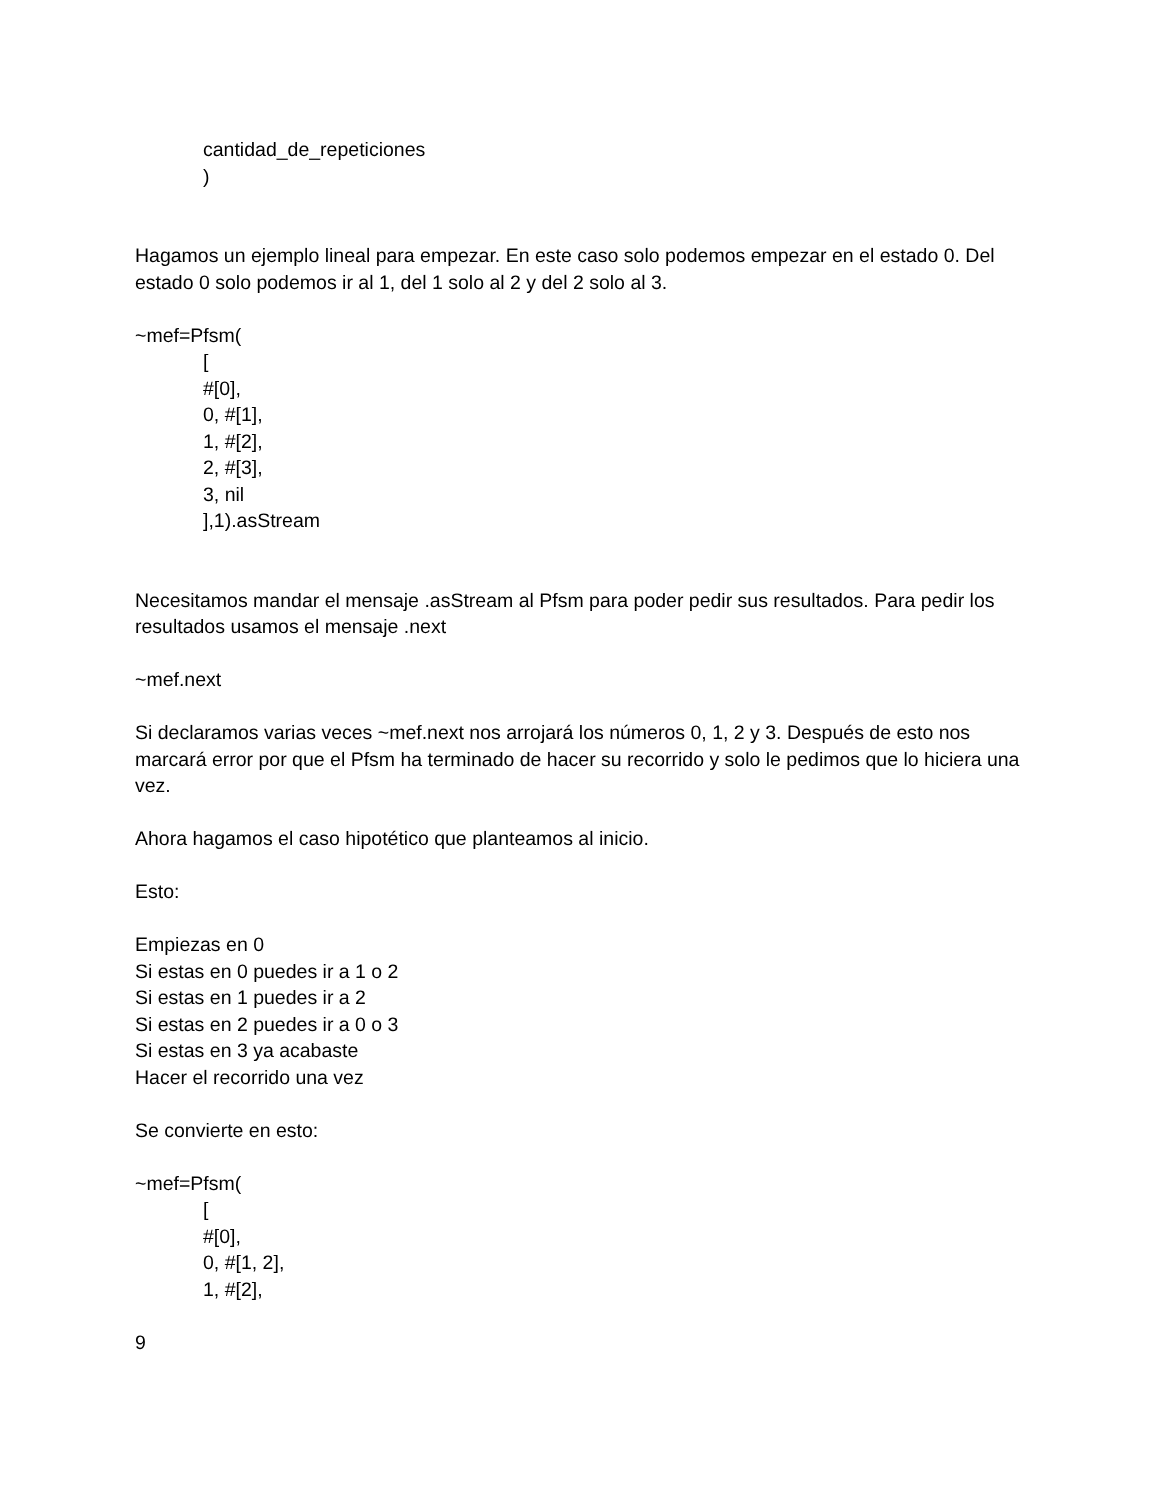cantidad_de_repeticiones
)
Hagamos un ejemplo lineal para empezar. En este caso solo podemos empezar en el estado 0. Del estado 0 solo podemos ir al 1, del 1 solo al 2 y del 2 solo al 3.
~mef=Pfsm(
[
#[0],
0, #[1],
1, #[2],
2, #[3],
3, nil
],1).asStream
Necesitamos mandar el mensaje .asStream al Pfsm para poder pedir sus resultados. Para pedir los resultados usamos el mensaje .next
~mef.next
Si declaramos varias veces ~mef.next nos arrojará los números 0, 1, 2 y 3. Después de esto nos marcará error por que el Pfsm ha terminado de hacer su recorrido y solo le pedimos que lo hiciera una vez.
Ahora hagamos el caso hipotético que planteamos al inicio.
Esto:
Empiezas en 0
Si estas en 0 puedes ir a 1 o 2
Si estas en 1 puedes ir a 2
Si estas en 2 puedes ir a 0 o 3
Si estas en 3 ya acabaste
Hacer el recorrido una vez
Se convierte en esto:
~mef=Pfsm(
[
#[0],
0, #[1, 2],
1, #[2],
9